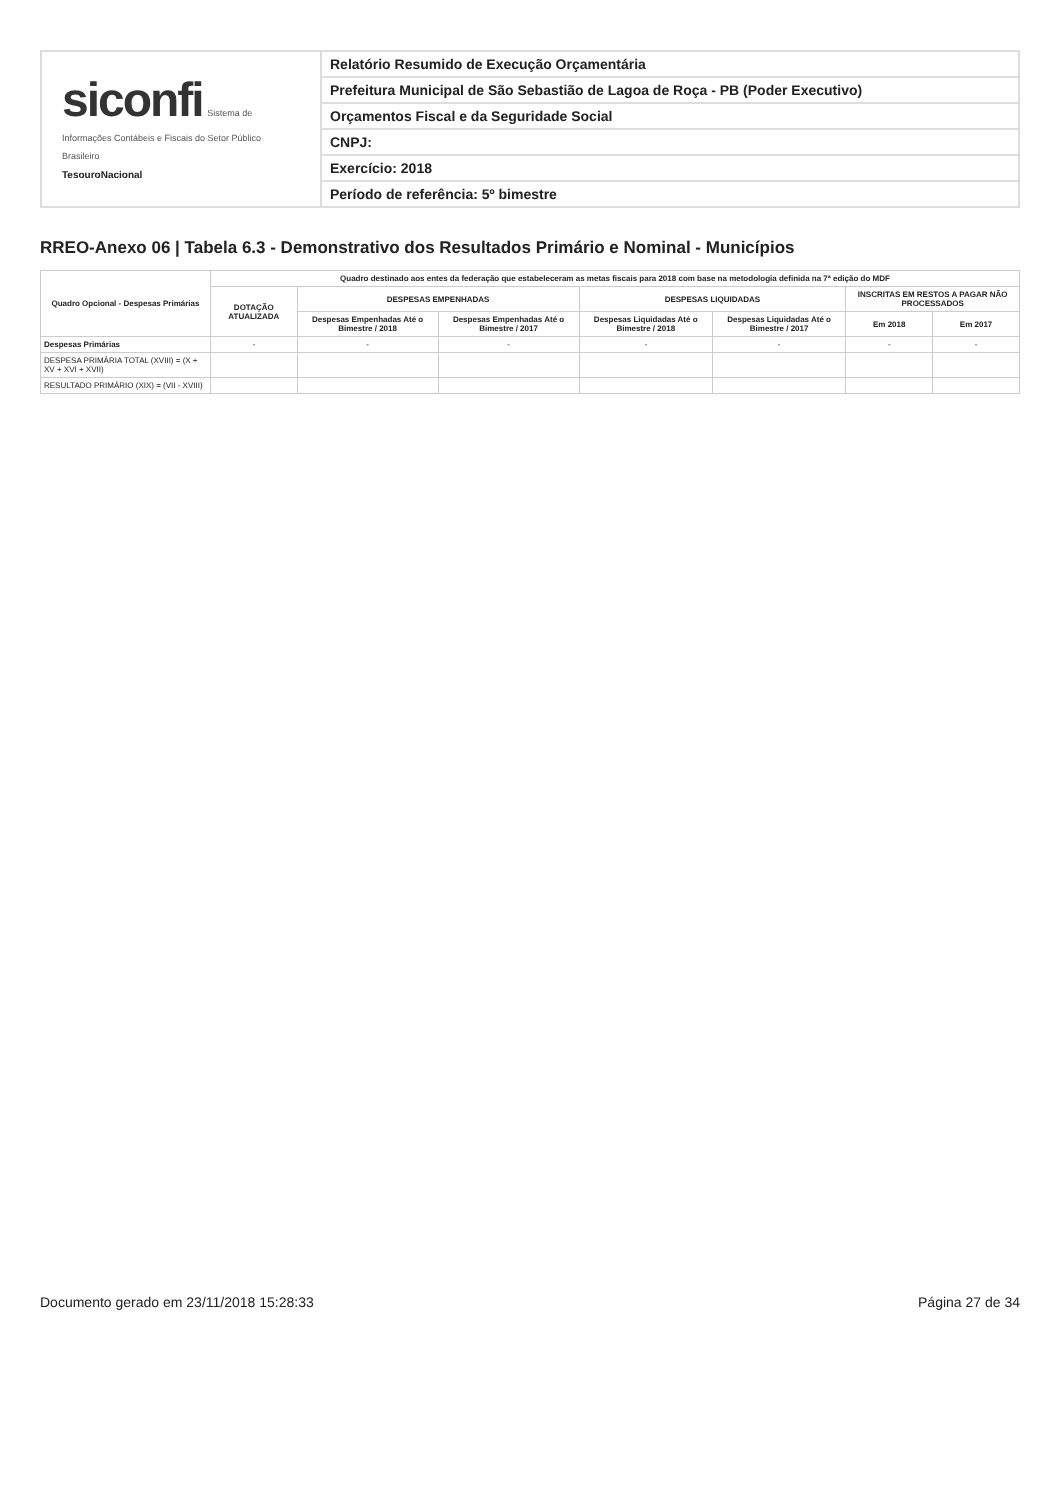siconfi Sistema de Informações Contábeis e Fiscais do Setor Público Brasileiro
TesouroNacional
Relatório Resumido de Execução Orçamentária
Prefeitura Municipal de São Sebastião de Lagoa de Roça - PB (Poder Executivo)
Orçamentos Fiscal e da Seguridade Social
CNPJ:
Exercício: 2018
Período de referência: 5º bimestre
RREO-Anexo 06 | Tabela 6.3 - Demonstrativo dos Resultados Primário e Nominal - Municípios
| Quadro Opcional - Despesas Primárias | Quadro destinado aos entes da federação que estabeleceram as metas fiscais para 2018 com base na metodologia definida na 7ª edição do MDF | | | | | | |
| --- | --- | --- | --- | --- | --- | --- | --- |
| | DOTAÇÃO ATUALIZADA | DESPESAS EMPENHADAS | | DESPESAS LIQUIDADAS | | INSCRITAS EM RESTOS A PAGAR NÃO PROCESSADOS | |
| | | Despesas Empenhadas Até o Bimestre / 2018 | Despesas Empenhadas Até o Bimestre / 2017 | Despesas Liquidadas Até o Bimestre / 2018 | Despesas Liquidadas Até o Bimestre / 2017 | Em 2018 | Em 2017 |
| Despesas Primárias | - | - | - | - | - | - | - |
| DESPESA PRIMÁRIA TOTAL (XVIII) = (X + XV + XVI + XVII) | | | | | | | |
| RESULTADO PRIMÁRIO (XIX) = (VII - XVIII) | | | | | | | |
Documento gerado em 23/11/2018 15:28:33 Página 27 de 34